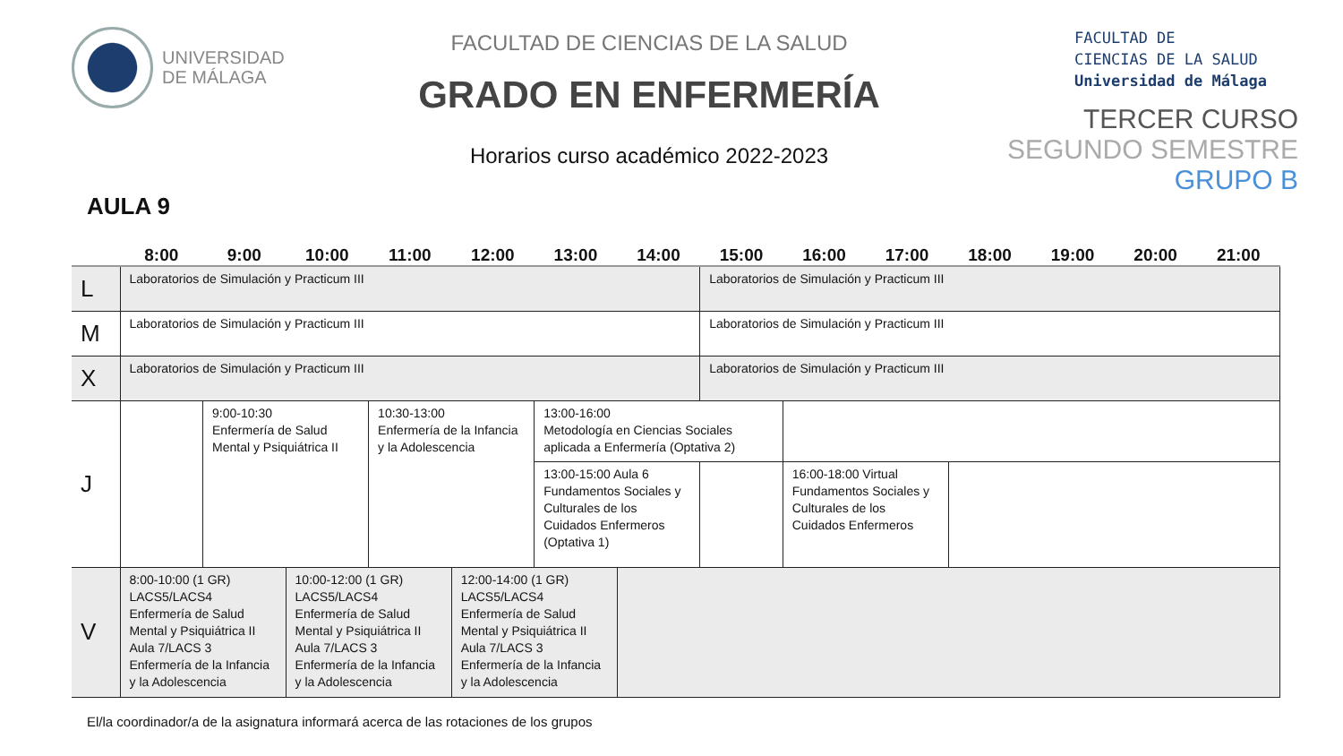UNIVERSIDAD
DE MÁLAGA
FACULTAD DE CIENCIAS DE LA SALUD
GRADO EN ENFERMERÍA
Horarios curso académico 2022-2023
FACULTAD DE
CIENCIAS DE LA SALUD
Universidad de Málaga
TERCER CURSO
SEGUNDO SEMESTRE
GRUPO B
AULA 9
| | 8:00 | 9:00 | 10:00 | 11:00 | 12:00 | 13:00 | 14:00 | 15:00 | 16:00 | 17:00 | 18:00 | 19:00 | 20:00 | 21:00 |
| --- | --- | --- | --- | --- | --- | --- | --- | --- | --- | --- | --- | --- | --- | --- |
| L | Laboratorios de Simulación y Practicum III | | | | | | | Laboratorios de Simulación y Practicum III | | | | | | |
| M | Laboratorios de Simulación y Practicum III | | | | | | | Laboratorios de Simulación y Practicum III | | | | | | |
| X | Laboratorios de Simulación y Practicum III | | | | | | | Laboratorios de Simulación y Practicum III | | | | | | |
| J | | 9:00-10:30 Enfermería de Salud Mental y Psiquiátrica II | | 10:30-13:00 Enfermería de la Infancia y la Adolescencia | | 13:00-16:00 Metodología en Ciencias Sociales aplicada a Enfermería (Optativa 2) | | | | | | | | |
| | | | | | | 13:00-15:00 Aula 6 Fundamentos Sociales y Culturales de los Cuidados Enfermeros (Optativa 1) | | | 16:00-18:00 Virtual Fundamentos Sociales y Culturales de los Cuidados Enfermeros | | | | | |
| V | 8:00-10:00 (1 GR) LACS5/LACS4 Enfermería de Salud Mental y Psiquiátrica II Aula 7/LACS 3 Enfermería de la Infancia y la Adolescencia | | 10:00-12:00 (1 GR) LACS5/LACS4 Enfermería de Salud Mental y Psiquiátrica II Aula 7/LACS 3 Enfermería de la Infancia y la Adolescencia | | 12:00-14:00 (1 GR) LACS5/LACS4 Enfermería de Salud Mental y Psiquiátrica II Aula 7/LACS 3 Enfermería de la Infancia y la Adolescencia | | | | | | | | | |
El/la coordinador/a de la asignatura informará acerca de las rotaciones de los grupos